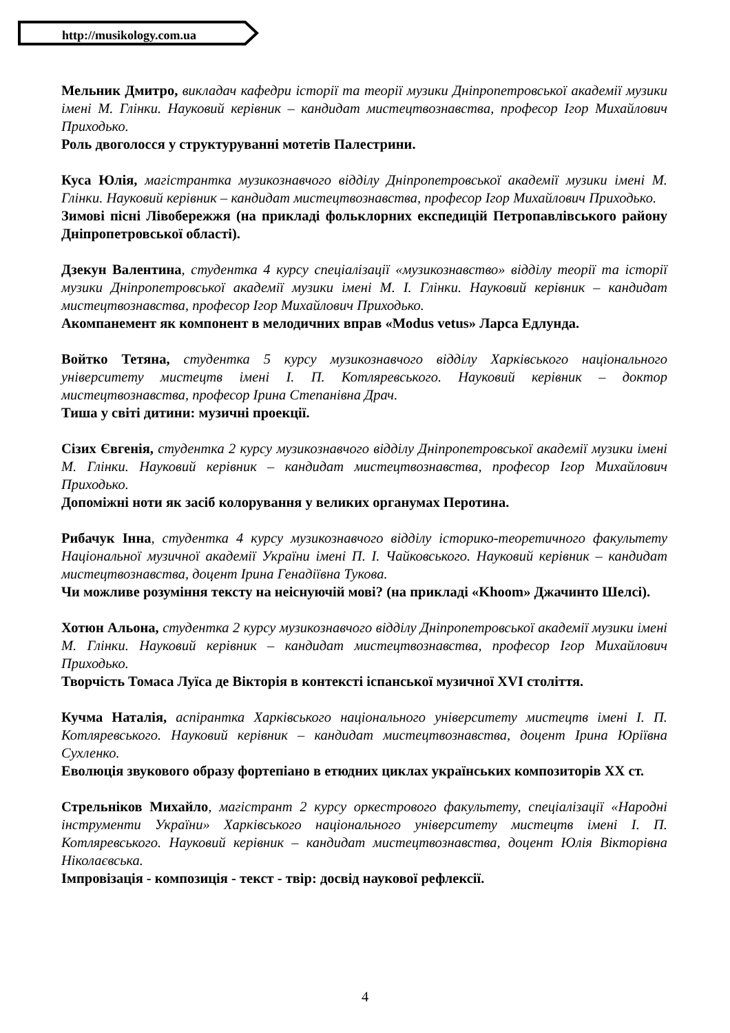http://musikology.com.ua
Мельник Дмитро, викладач кафедри історії та теорії музики Дніпропетровської академії музики імені М. Глінки. Науковий керівник – кандидат мистецтвознавства, професор Ігор Михайлович Приходько.
Роль двоголосся у структуруванні мотетів Палестрини.
Куса Юлія, магістрантка музикознавчого відділу Дніпропетровської академії музики імені М. Глінки. Науковий керівник – кандидат мистецтвознавства, професор Ігор Михайлович Приходько.
Зимові пісні Лівобережжя (на прикладі фольклорних експедицій Петропавлівського району Дніпропетровської області).
Дзекун Валентина, студентка 4 курсу спеціалізації «музикознавство» відділу теорії та історії музики Дніпропетровської академії музики імені М. І. Глінки. Науковий керівник – кандидат мистецтвознавства, професор Ігор Михайлович Приходько.
Акомпанемент як компонент в мелодичних вправ «Modus vetus» Ларса Едлунда.
Войтко Тетяна, студентка 5 курсу музикознавчого відділу Харківського національного університету мистецтв імені І. П. Котляревського. Науковий керівник – доктор мистецтвознавства, професор Ірина Степанівна Драч.
Тиша у світі дитини: музичні проекції.
Сізих Євгенія, студентка 2 курсу музикознавчого відділу Дніпропетровської академії музики імені М. Глінки. Науковий керівник – кандидат мистецтвознавства, професор Ігор Михайлович Приходько.
Допоміжні ноти як засіб колорування у великих органумах Перотина.
Рибачук Інна, студентка 4 курсу музикознавчого відділу історико-теоретичного факультету Національної музичної академії України імені П. І. Чайковського. Науковий керівник – кандидат мистецтвознавства, доцент Ірина Генадіївна Тукова.
Чи можливе розуміння тексту на неіснуючій мові? (на прикладі «Khoom» Джачинто Шелсі).
Хотюн Альона, студентка 2 курсу музикознавчого відділу Дніпропетровської академії музики імені М. Глінки. Науковий керівник – кандидат мистецтвознавства, професор Ігор Михайлович Приходько.
Творчість Томаса Луїса де Вікторія в контексті іспанської музичної XVI століття.
Кучма Наталія, аспірантка Харківського національного університету мистецтв імені І. П. Котляревського. Науковий керівник – кандидат мистецтвознавства, доцент Ірина Юріївна Сухленко.
Еволюція звукового образу фортепіано в етюдних циклах українських композиторів ХХ ст.
Стрельніков Михайло, магістрант 2 курсу оркестрового факультету, спеціалізації «Народні інструменти України» Харківського національного університету мистецтв імені І. П. Котляревського. Науковий керівник – кандидат мистецтвознавства, доцент Юлія Вікторівна Ніколаєвська.
Імпровізація - композиція - текст - твір: досвід наукової рефлексії.
4